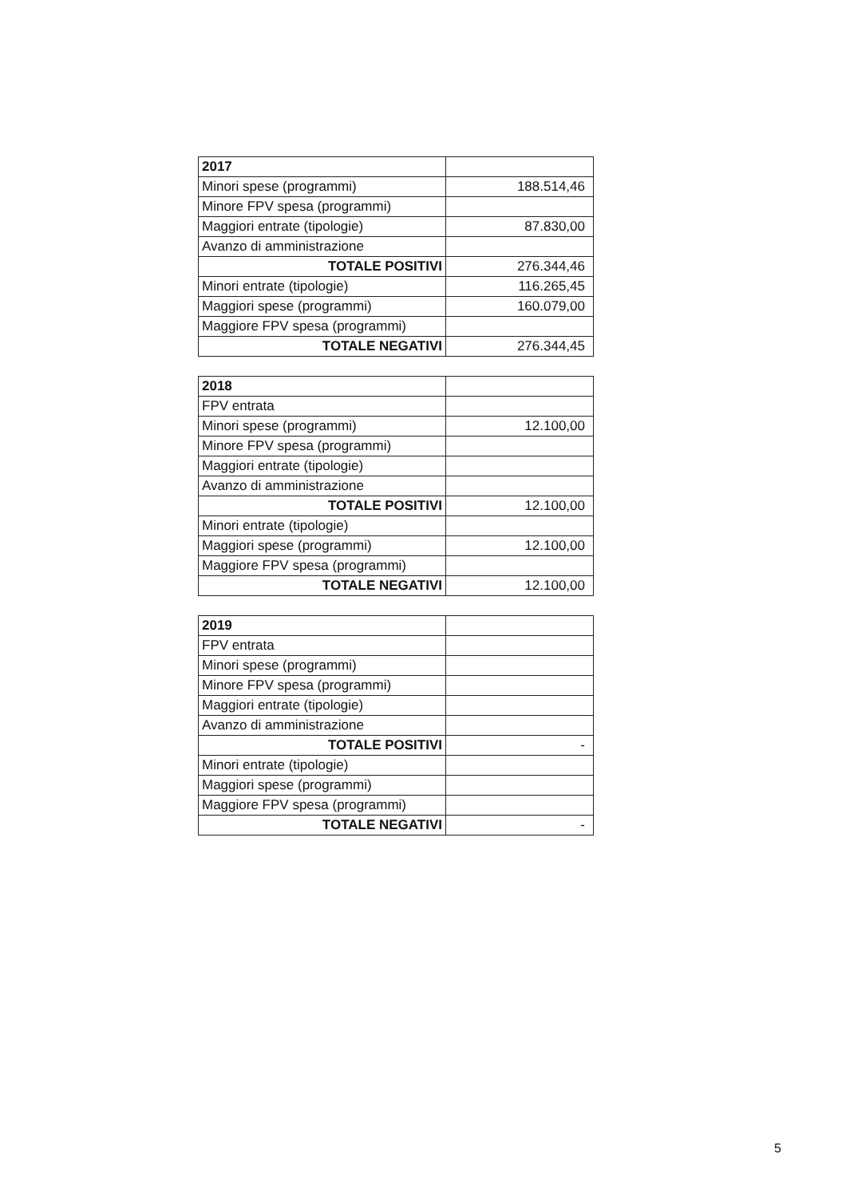| 2017 | |
| Minori spese (programmi) | 188.514,46 |
| Minore FPV spesa (programmi) | |
| Maggiori entrate (tipologie) | 87.830,00 |
| Avanzo di amministrazione | |
| TOTALE POSITIVI | 276.344,46 |
| Minori entrate (tipologie) | 116.265,45 |
| Maggiori spese (programmi) | 160.079,00 |
| Maggiore FPV spesa (programmi) | |
| TOTALE NEGATIVI | 276.344,45 |
| 2018 | |
| FPV entrata | |
| Minori spese (programmi) | 12.100,00 |
| Minore FPV spesa (programmi) | |
| Maggiori entrate (tipologie) | |
| Avanzo di amministrazione | |
| TOTALE POSITIVI | 12.100,00 |
| Minori entrate (tipologie) | |
| Maggiori spese (programmi) | 12.100,00 |
| Maggiore FPV spesa (programmi) | |
| TOTALE NEGATIVI | 12.100,00 |
| 2019 | |
| FPV entrata | |
| Minori spese (programmi) | |
| Minore FPV spesa (programmi) | |
| Maggiori entrate (tipologie) | |
| Avanzo di amministrazione | |
| TOTALE POSITIVI | - |
| Minori entrate (tipologie) | |
| Maggiori spese (programmi) | |
| Maggiore FPV spesa (programmi) | |
| TOTALE NEGATIVI | - |
5